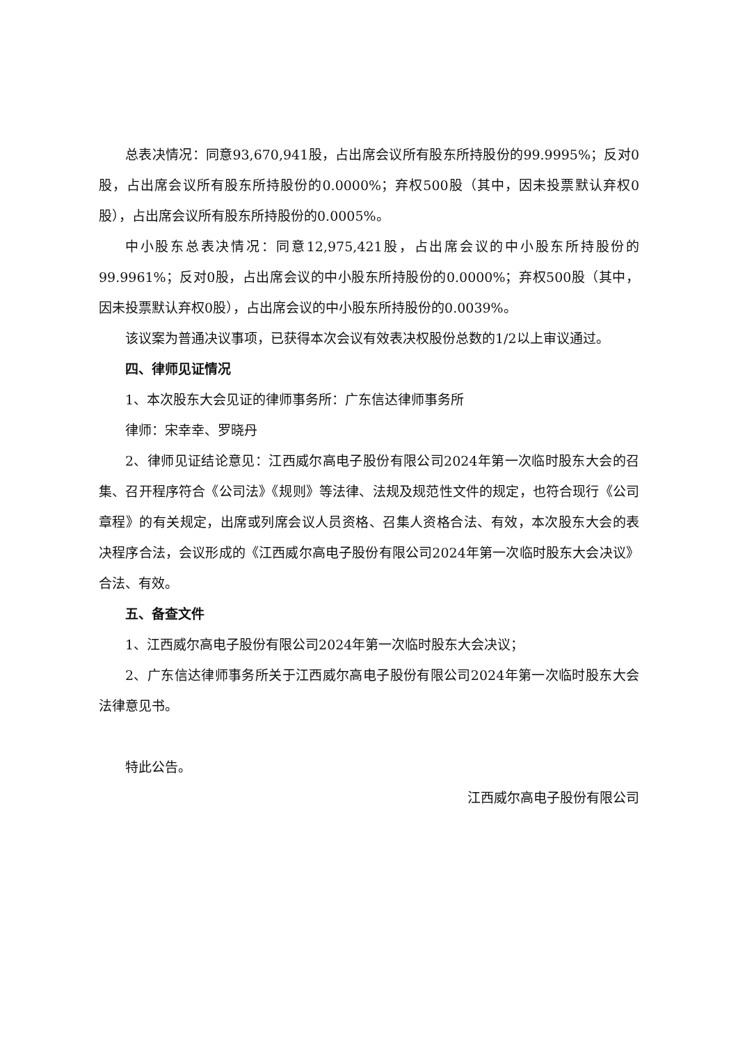总表决情况：同意93,670,941股，占出席会议所有股东所持股份的99.9995%；反对0股，占出席会议所有股东所持股份的0.0000%；弃权500股（其中，因未投票默认弃权0股），占出席会议所有股东所持股份的0.0005%。
中小股东总表决情况：同意12,975,421股，占出席会议的中小股东所持股份的99.9961%；反对0股，占出席会议的中小股东所持股份的0.0000%；弃权500股（其中，因未投票默认弃权0股），占出席会议的中小股东所持股份的0.0039%。
该议案为普通决议事项，已获得本次会议有效表决权股份总数的1/2以上审议通过。
四、律师见证情况
1、本次股东大会见证的律师事务所：广东信达律师事务所
律师：宋幸幸、罗晓丹
2、律师见证结论意见：江西威尔高电子股份有限公司2024年第一次临时股东大会的召集、召开程序符合《公司法》《规则》等法律、法规及规范性文件的规定，也符合现行《公司章程》的有关规定，出席或列席会议人员资格、召集人资格合法、有效，本次股东大会的表决程序合法，会议形成的《江西威尔高电子股份有限公司2024年第一次临时股东大会决议》合法、有效。
五、备查文件
1、江西威尔高电子股份有限公司2024年第一次临时股东大会决议；
2、广东信达律师事务所关于江西威尔高电子股份有限公司2024年第一次临时股东大会法律意见书。
特此公告。
江西威尔高电子股份有限公司